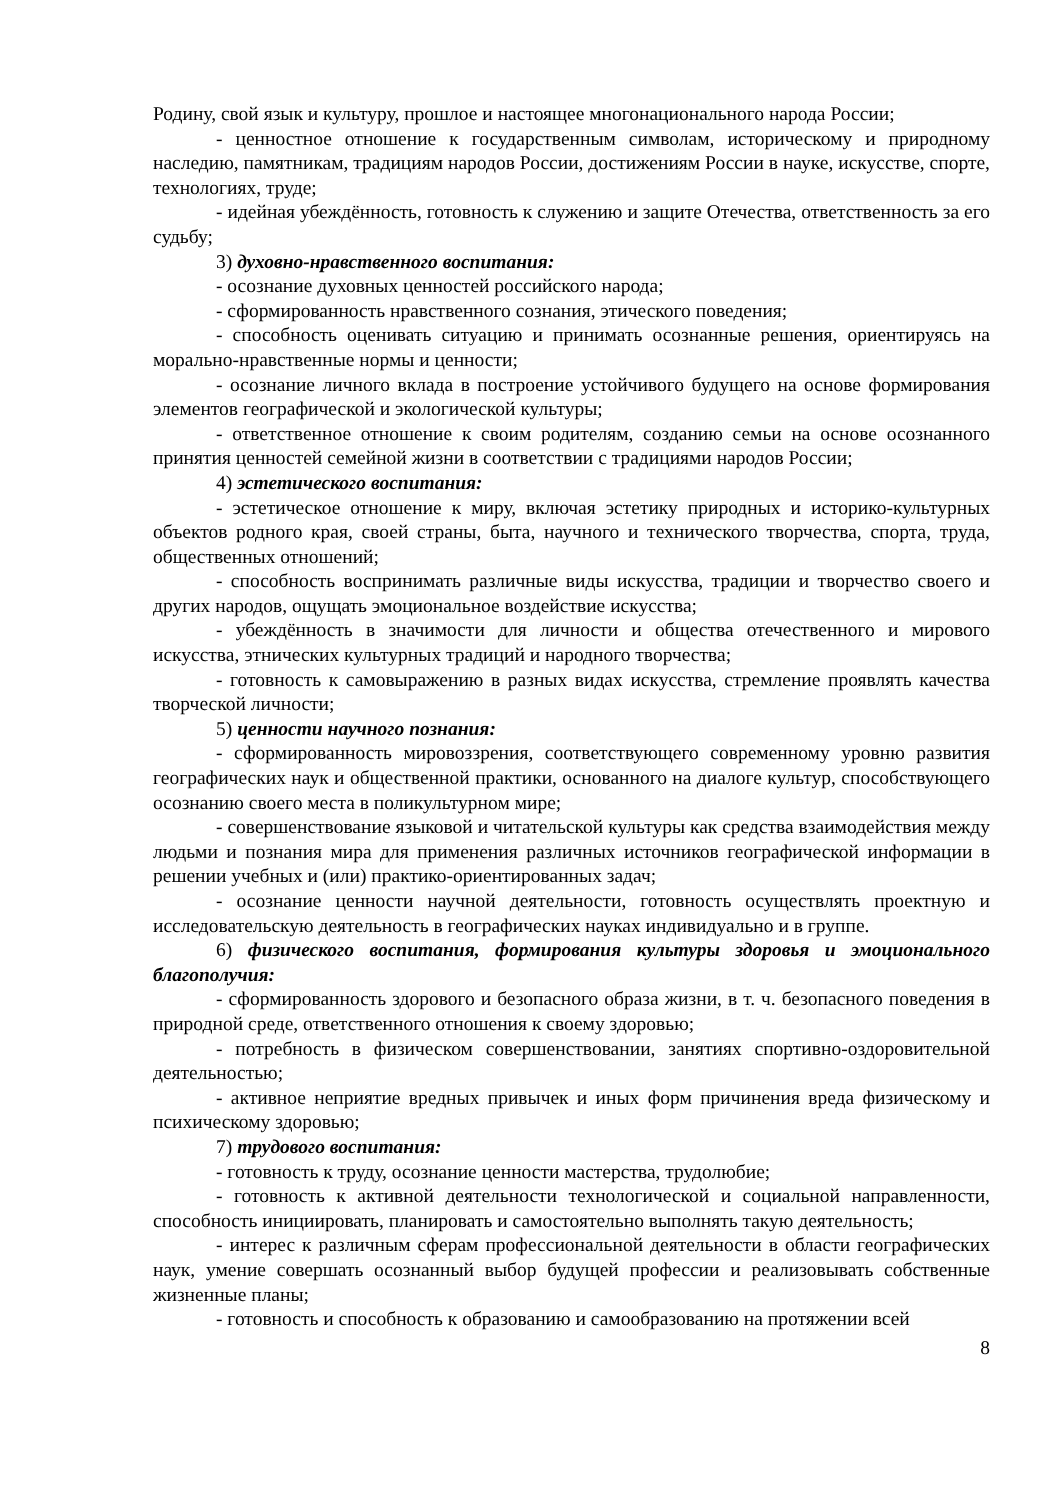Родину, свой язык и культуру, прошлое и настоящее многонационального народа России;
- ценностное отношение к государственным символам, историческому и природному наследию, памятникам, традициям народов России, достижениям России в науке, искусстве, спорте, технологиях, труде;
- идейная убеждённость, готовность к служению и защите Отечества, ответственность за его судьбу;
3) духовно-нравственного воспитания:
- осознание духовных ценностей российского народа;
- сформированность нравственного сознания, этического поведения;
- способность оценивать ситуацию и принимать осознанные решения, ориентируясь на морально-нравственные нормы и ценности;
- осознание личного вклада в построение устойчивого будущего на основе формирования элементов географической и экологической культуры;
- ответственное отношение к своим родителям, созданию семьи на основе осознанного принятия ценностей семейной жизни в соответствии с традициями народов России;
4) эстетического воспитания:
- эстетическое отношение к миру, включая эстетику природных и историко-культурных объектов родного края, своей страны, быта, научного и технического творчества, спорта, труда, общественных отношений;
- способность воспринимать различные виды искусства, традиции и творчество своего и других народов, ощущать эмоциональное воздействие искусства;
- убеждённость в значимости для личности и общества отечественного и мирового искусства, этнических культурных традиций и народного творчества;
- готовность к самовыражению в разных видах искусства, стремление проявлять качества творческой личности;
5) ценности научного познания:
- сформированность мировоззрения, соответствующего современному уровню развития географических наук и общественной практики, основанного на диалоге культур, способствующего осознанию своего места в поликультурном мире;
- совершенствование языковой и читательской культуры как средства взаимодействия между людьми и познания мира для применения различных источников географической информации в решении учебных и (или) практико-ориентированных задач;
- осознание ценности научной деятельности, готовность осуществлять проектную и исследовательскую деятельность в географических науках индивидуально и в группе.
6) физического воспитания, формирования культуры здоровья и эмоционального благополучия:
- сформированность здорового и безопасного образа жизни, в т. ч. безопасного поведения в природной среде, ответственного отношения к своему здоровью;
- потребность в физическом совершенствовании, занятиях спортивно-оздоровительной деятельностью;
- активное неприятие вредных привычек и иных форм причинения вреда физическому и психическому здоровью;
7) трудового воспитания:
- готовность к труду, осознание ценности мастерства, трудолюбие;
- готовность к активной деятельности технологической и социальной направленности, способность инициировать, планировать и самостоятельно выполнять такую деятельность;
- интерес к различным сферам профессиональной деятельности в области географических наук, умение совершать осознанный выбор будущей профессии и реализовывать собственные жизненные планы;
- готовность и способность к образованию и самообразованию на протяжении всей
8